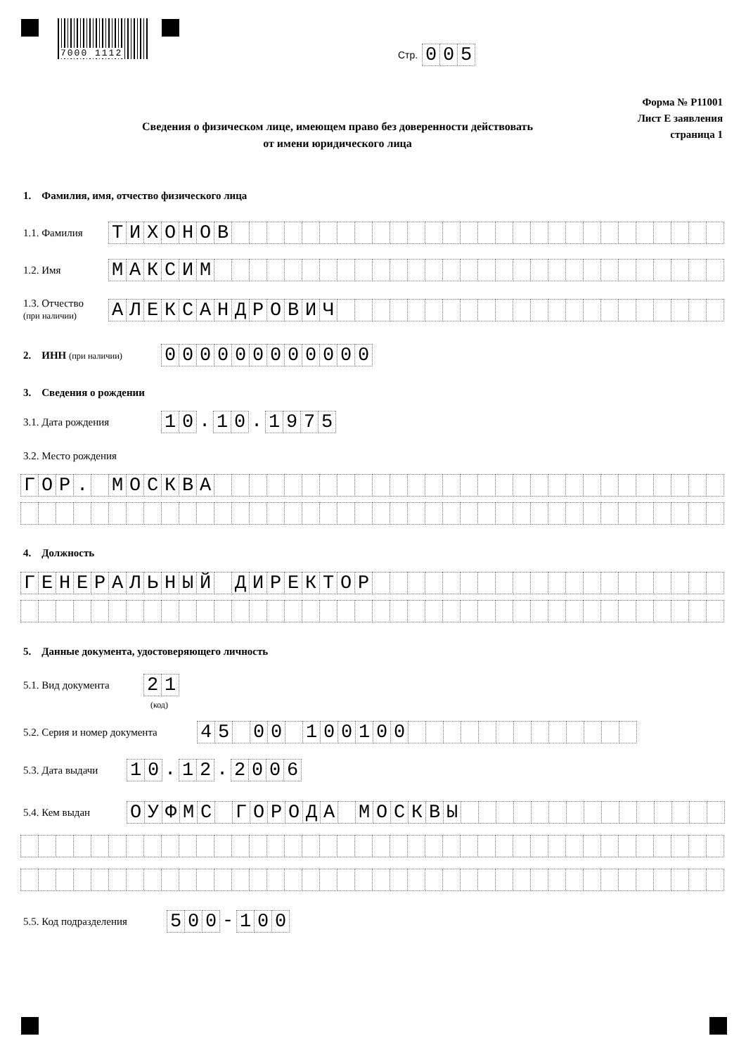7000 1112
Стр.
005
Форма № Р11001
Лист Е заявления
страница 1
Сведения о физическом лице, имеющем право без доверенности действовать от имени юридического лица
1. Фамилия, имя, отчество физического лица
1.1. Фамилия
ТИХОНОВ
1.2. Имя
МАКСИМ
1.3. Отчество
(при наличии)
АЛЕКСАНДРОВИЧ
2. ИНН (при наличии)
000000000000
3. Сведения о рождении
3.1. Дата рождения
10. 10. 1975
3.2. Место рождения
ГОР. МОСКВА
4. Должность
ГЕНЕРАЛЬНЫЙ ДИРЕКТОР
5. Данные документа, удостоверяющего личность
5.1. Вид документа
21
(код)
5.2. Серия и номер документа
45 00 100100
5.3. Дата выдачи
10. 12. 2006
5.4. Кем выдан
ОУФМС ГОРОДА МОСКВЫ
5.5. Код подразделения
500 - 100